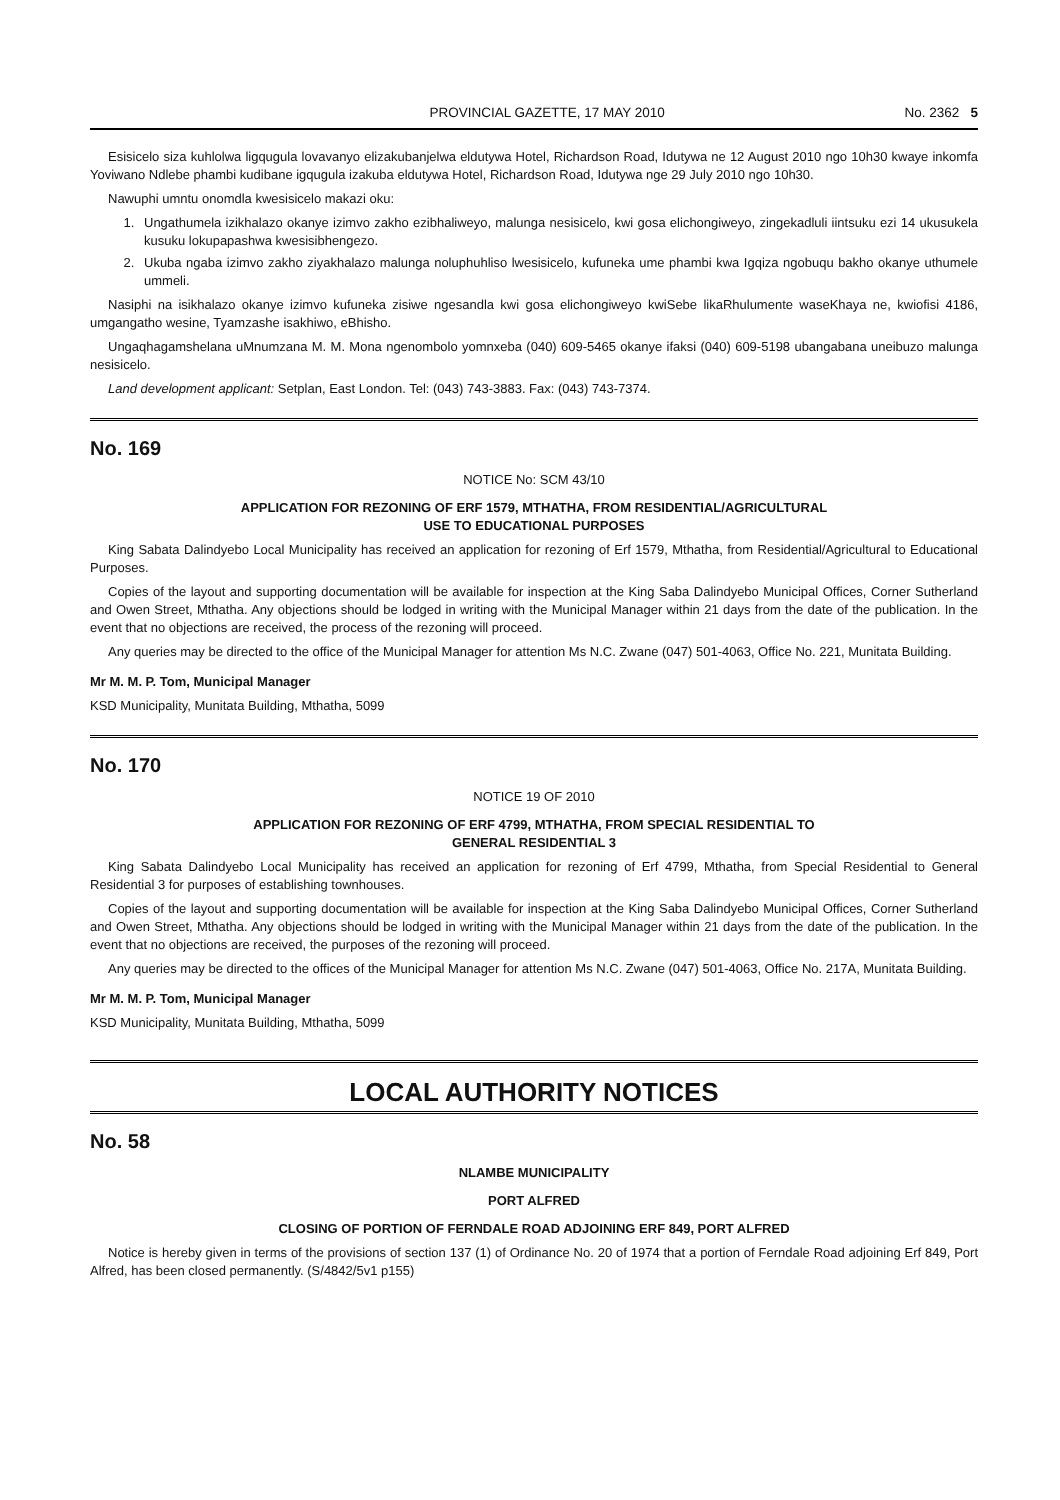PROVINCIAL GAZETTE, 17 MAY 2010 No. 2362 5
Esisicelo siza kuhlolwa ligqugula lovavanyo elizakubanjelwa eldutywa Hotel, Richardson Road, Idutywa ne 12 August 2010 ngo 10h30 kwaye inkomfa Yoviwano Ndlebe phambi kudibane igqugula izakuba eldutywa Hotel, Richardson Road, Idutywa nge 29 July 2010 ngo 10h30.
Nawuphi umntu onomdla kwesisicelo makazi oku:
1. Ungathumela izikhalazo okanye izimvo zakho ezibhaliweyo, malunga nesisicelo, kwi gosa elichongiweyo, zingekadluli iintsuku ezi 14 ukusukela kusuku lokupapashwa kwesisibhengezo.
2. Ukuba ngaba izimvo zakho ziyakhalazo malunga noluphuhliso lwesisicelo, kufuneka ume phambi kwa Igqiza ngobuqu bakho okanye uthumele ummeli.
Nasiphi na isikhalazo okanye izimvo kufuneka zisiwe ngesandla kwi gosa elichongiweyo kwiSebe likaRhulumente waseKhaya ne, kwiofisi 4186, umgangatho wesine, Tyamzashe isakhiwo, eBhisho.
Ungaqhagamshelana uMnumzana M. M. Mona ngenombolo yomnxeba (040) 609-5465 okanye ifaksi (040) 609-5198 ubangabana uneibuzo malunga nesisicelo.
Land development applicant: Setplan, East London. Tel: (043) 743-3883. Fax: (043) 743-7374.
No. 169
NOTICE No: SCM 43/10
APPLICATION FOR REZONING OF ERF 1579, MTHATHA, FROM RESIDENTIAL/AGRICULTURAL
USE TO EDUCATIONAL PURPOSES
King Sabata Dalindyebo Local Municipality has received an application for rezoning of Erf 1579, Mthatha, from Residential/Agricultural to Educational Purposes.
Copies of the layout and supporting documentation will be available for inspection at the King Saba Dalindyebo Municipal Offices, Corner Sutherland and Owen Street, Mthatha. Any objections should be lodged in writing with the Municipal Manager within 21 days from the date of the publication. In the event that no objections are received, the process of the rezoning will proceed.
Any queries may be directed to the office of the Municipal Manager for attention Ms N.C. Zwane (047) 501-4063, Office No. 221, Munitata Building.
Mr M. M. P. Tom, Municipal Manager
KSD Municipality, Munitata Building, Mthatha, 5099
No. 170
NOTICE 19 OF 2010
APPLICATION FOR REZONING OF ERF 4799, MTHATHA, FROM SPECIAL RESIDENTIAL TO
GENERAL RESIDENTIAL 3
King Sabata Dalindyebo Local Municipality has received an application for rezoning of Erf 4799, Mthatha, from Special Residential to General Residential 3 for purposes of establishing townhouses.
Copies of the layout and supporting documentation will be available for inspection at the King Saba Dalindyebo Municipal Offices, Corner Sutherland and Owen Street, Mthatha. Any objections should be lodged in writing with the Municipal Manager within 21 days from the date of the publication. In the event that no objections are received, the purposes of the rezoning will proceed.
Any queries may be directed to the offices of the Municipal Manager for attention Ms N.C. Zwane (047) 501-4063, Office No. 217A, Munitata Building.
Mr M. M. P. Tom, Municipal Manager
KSD Municipality, Munitata Building, Mthatha, 5099
LOCAL AUTHORITY NOTICES
No. 58
NLAMBE MUNICIPALITY
PORT ALFRED
CLOSING OF PORTION OF FERNDALE ROAD ADJOINING ERF 849, PORT ALFRED
Notice is hereby given in terms of the provisions of section 137 (1) of Ordinance No. 20 of 1974 that a portion of Ferndale Road adjoining Erf 849, Port Alfred, has been closed permanently. (S/4842/5v1 p155)